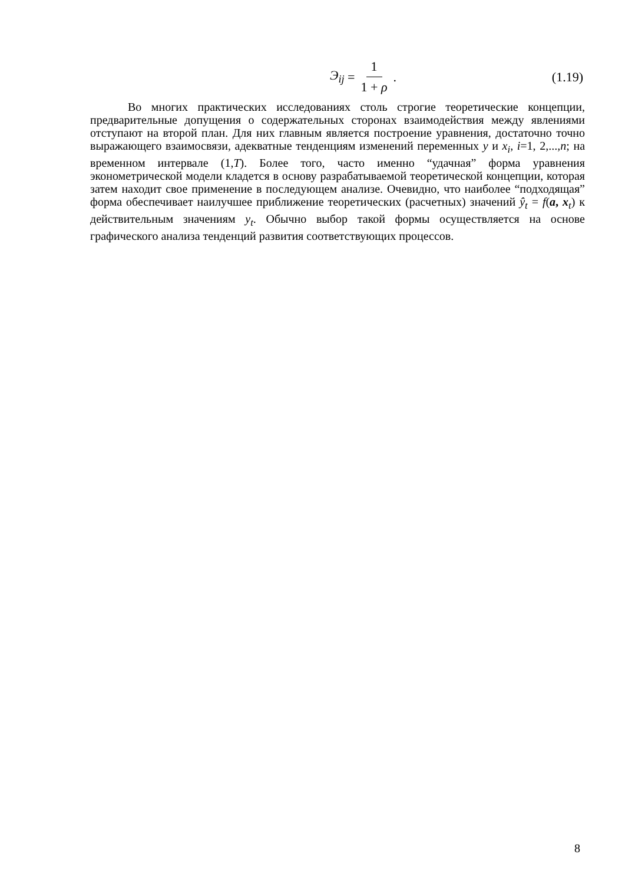Э<sub>ij</sub> = 1 1 + ρ . (1.19)
Во многих практических исследованиях столь строгие теоретические концепции, предварительные допущения о содержательных сторонах взаимодействия между явлениями отступают на второй план. Для них главным является построение уравнения, достаточно точно выражающего взаимосвязи, адекватные тенденциям изменений переменных y и x<sub>i</sub>, i=1, 2,...,n; на временном интервале (1,T). Более того, часто именно “удачная” форма уравнения эконометрической модели кладется в основу разрабатываемой теоретической концепции, которая затем находит свое применение в последующем анализе. Очевидно, что наиболее “подходящая” форма обеспечивает наилучшее приближение теоретических (расчетных) значений ŷ<sub>t</sub> = f(a, x<sub>t</sub>) к действительным значениям y<sub>t</sub>. Обычно выбор такой формы осуществляется на основе графического анализа тенденций развития соответствующих процессов.
8